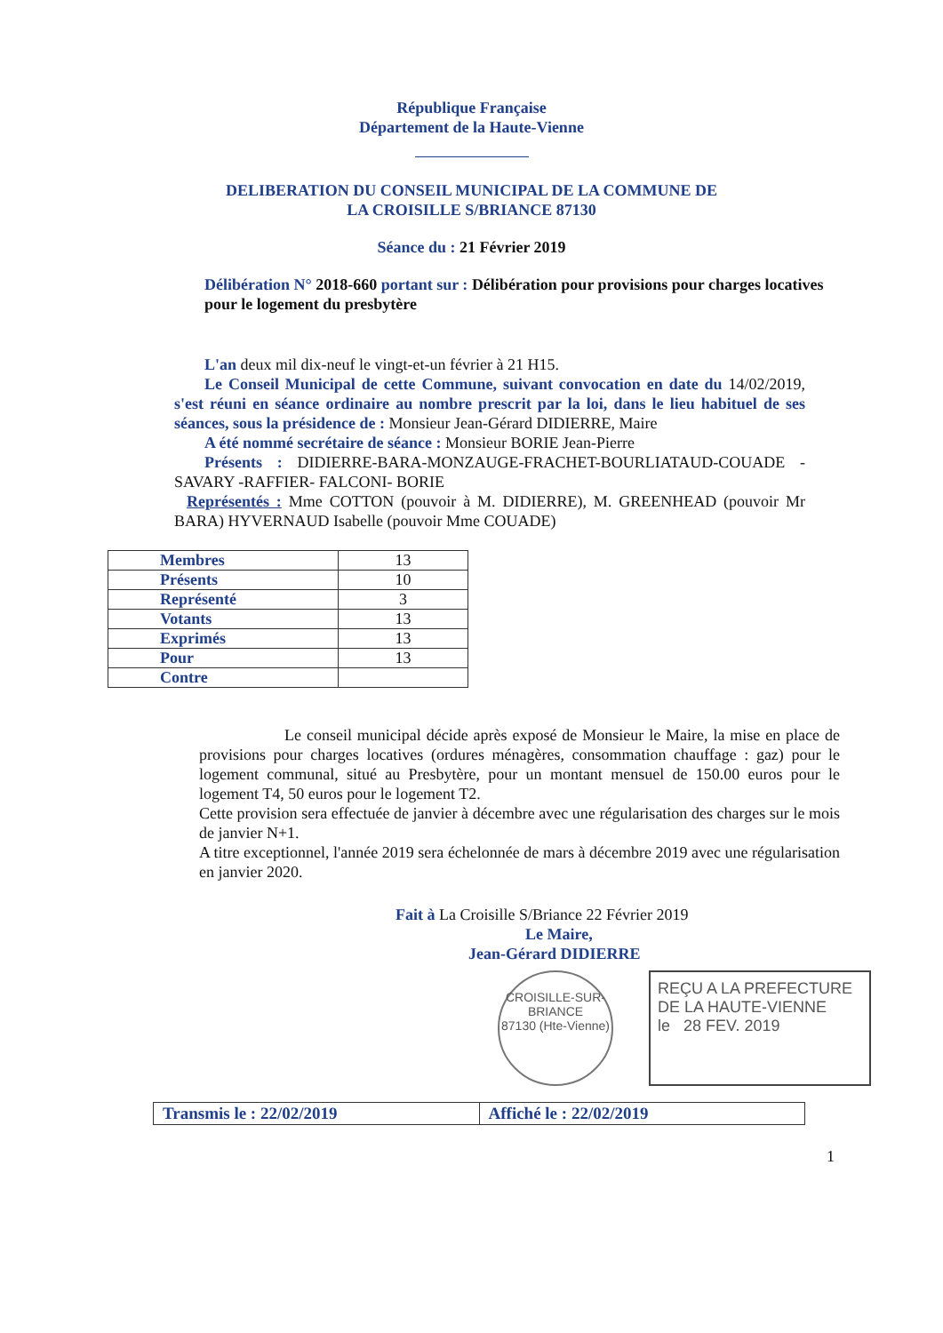République Française
Département de la Haute-Vienne
DELIBERATION DU CONSEIL MUNICIPAL DE LA COMMUNE DE
LA CROISILLE S/BRIANCE 87130
Séance du : 21 Février 2019
Délibération N° 2018-660 portant sur : Délibération pour provisions pour charges locatives pour le logement du presbytère
L'an deux mil dix-neuf le vingt-et-un février à 21 H15.
Le Conseil Municipal de cette Commune, suivant convocation en date du 14/02/2019, s'est réuni en séance ordinaire au nombre prescrit par la loi, dans le lieu habituel de ses séances, sous la présidence de : Monsieur Jean-Gérard DIDIERRE, Maire
A été nommé secrétaire de séance : Monsieur BORIE Jean-Pierre
Présents : DIDIERRE-BARA-MONZAUGE-FRACHET-BOURLIATAUD-COUADE -SAVARY -RAFFIER- FALCONI- BORIE
Représentés : Mme COTTON (pouvoir à M. DIDIERRE), M. GREENHEAD (pouvoir Mr BARA) HYVERNAUD Isabelle (pouvoir Mme COUADE)
| Membres | 13 |
| Présents | 10 |
| Représenté | 3 |
| Votants | 13 |
| Exprimés | 13 |
| Pour | 13 |
| Contre | |
Le conseil municipal décide après exposé de Monsieur le Maire, la mise en place de provisions pour charges locatives (ordures ménagères, consommation chauffage : gaz) pour le logement communal, situé au Presbytère, pour un montant mensuel de 150.00 euros pour le logement T4, 50 euros pour le logement T2.
Cette provision sera effectuée de janvier à décembre avec une régularisation des charges sur le mois de janvier N+1.
A titre exceptionnel, l'année 2019 sera échelonnée de mars à décembre 2019 avec une régularisation en janvier 2020.
Fait à La Croisille S/Briance 22 Février 2019
Le Maire,
Jean-Gérard DIDIERRE
CROISILLE-SUR-BRIANCE
87130 (Hte-Vienne)
REÇU A LA PREFECTURE DE LA HAUTE-VIENNE
le 28 FEV. 2019
Transmis le : 22/02/2019 Affiché le : 22/02/2019
1